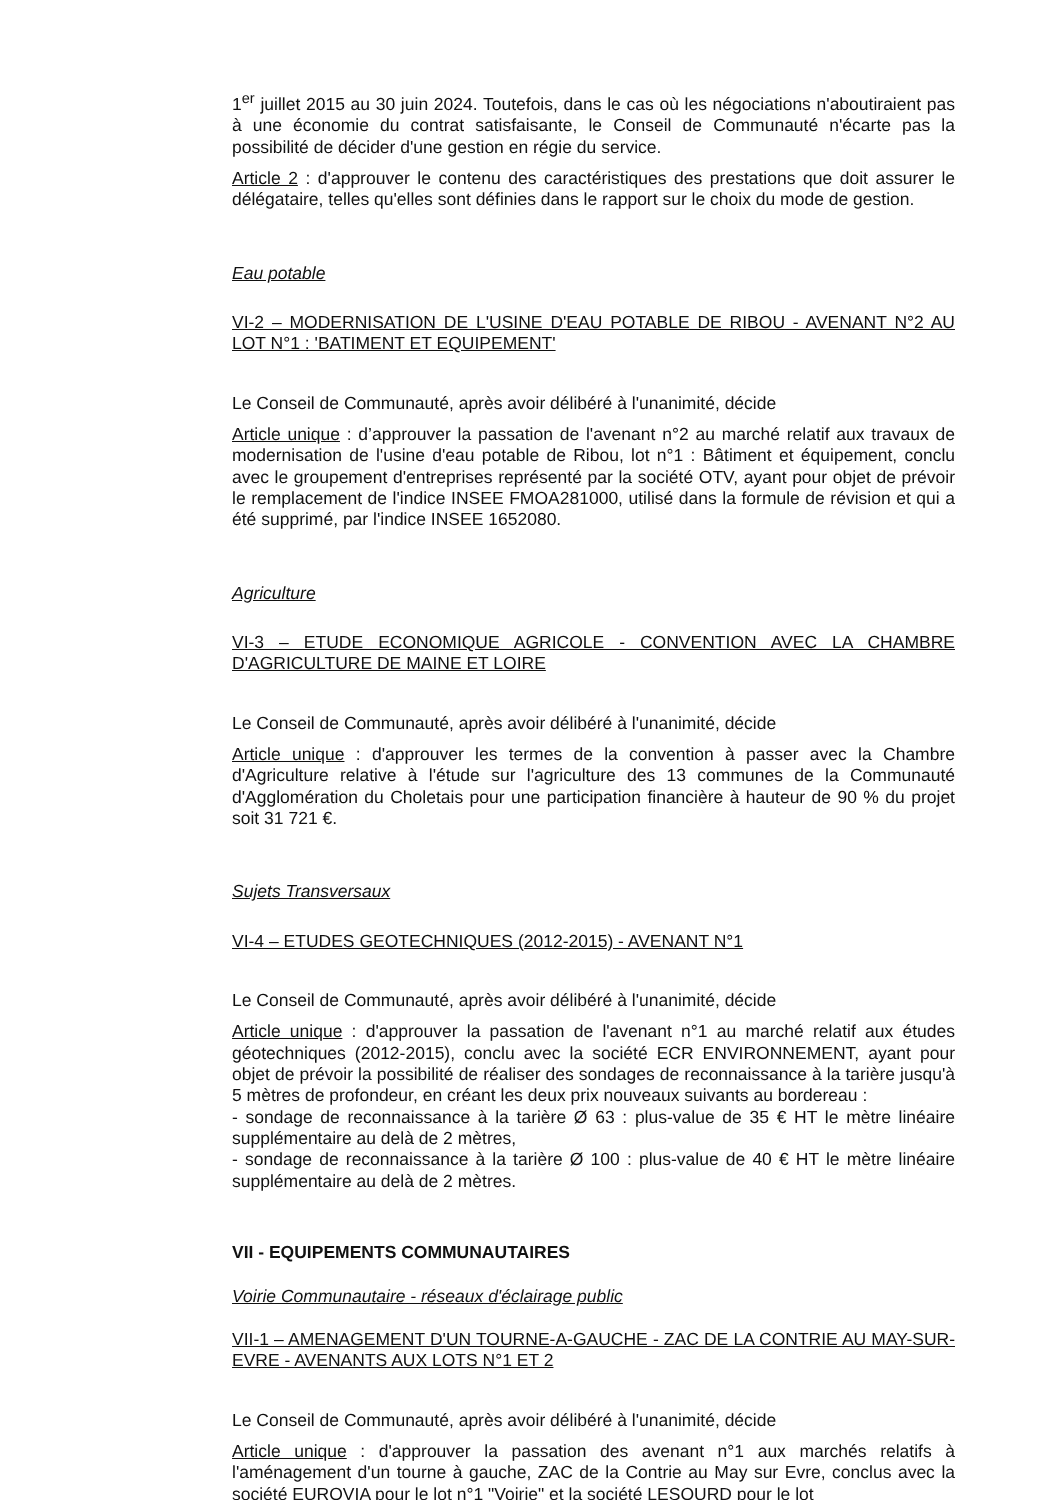1<sup>er</sup> juillet 2015 au 30 juin 2024. Toutefois, dans le cas où les négociations n'aboutiraient pas à une économie du contrat satisfaisante, le Conseil de Communauté n'écarte pas la possibilité de décider d'une gestion en régie du service.
Article 2 : d'approuver le contenu des caractéristiques des prestations que doit assurer le délégataire, telles qu'elles sont définies dans le rapport sur le choix du mode de gestion.
Eau potable
VI-2 – MODERNISATION DE L'USINE D'EAU POTABLE DE RIBOU - AVENANT N°2 AU LOT N°1 : 'BATIMENT ET EQUIPEMENT'
Le Conseil de Communauté, après avoir délibéré à l'unanimité, décide
Article unique : d’approuver la passation de l'avenant n°2 au marché relatif aux travaux de modernisation de l'usine d'eau potable de Ribou, lot n°1 : Bâtiment et équipement, conclu avec le groupement d'entreprises représenté par la société OTV, ayant pour objet de prévoir le remplacement de l'indice INSEE FMOA281000, utilisé dans la formule de révision et qui a été supprimé, par l'indice INSEE 1652080.
Agriculture
VI-3 – ETUDE ECONOMIQUE AGRICOLE - CONVENTION AVEC LA CHAMBRE D'AGRICULTURE DE MAINE ET LOIRE
Le Conseil de Communauté, après avoir délibéré à l'unanimité, décide
Article unique : d'approuver les termes de la convention à passer avec la Chambre d'Agriculture relative à l'étude sur l'agriculture des 13 communes de la Communauté d'Agglomération du Choletais pour une participation financière à hauteur de 90 % du projet soit 31 721 €.
Sujets Transversaux
VI-4 – ETUDES GEOTECHNIQUES (2012-2015) - AVENANT N°1
Le Conseil de Communauté, après avoir délibéré à l'unanimité, décide
Article unique : d'approuver la passation de l'avenant n°1 au marché relatif aux études géotechniques (2012-2015), conclu avec la société ECR ENVIRONNEMENT, ayant pour objet de prévoir la possibilité de réaliser des sondages de reconnaissance à la tarière jusqu'à 5 mètres de profondeur, en créant les deux prix nouveaux suivants au bordereau :
- sondage de reconnaissance à la tarière Ø 63 : plus-value de 35 € HT le mètre linéaire supplémentaire au delà de 2 mètres,
- sondage de reconnaissance à la tarière Ø 100 : plus-value de 40 € HT le mètre linéaire supplémentaire au delà de 2 mètres.
VII - EQUIPEMENTS COMMUNAUTAIRES
Voirie Communautaire - réseaux d'éclairage public
VII-1 – AMENAGEMENT D'UN TOURNE-A-GAUCHE - ZAC DE LA CONTRIE AU MAY-SUR-EVRE - AVENANTS AUX LOTS N°1 ET 2
Le Conseil de Communauté, après avoir délibéré à l'unanimité, décide
Article unique : d'approuver la passation des avenant n°1 aux marchés relatifs à l'aménagement d'un tourne à gauche, ZAC de la Contrie au May sur Evre, conclus avec la société EUROVIA pour le lot n°1 "Voirie" et la société LESOURD pour le lot